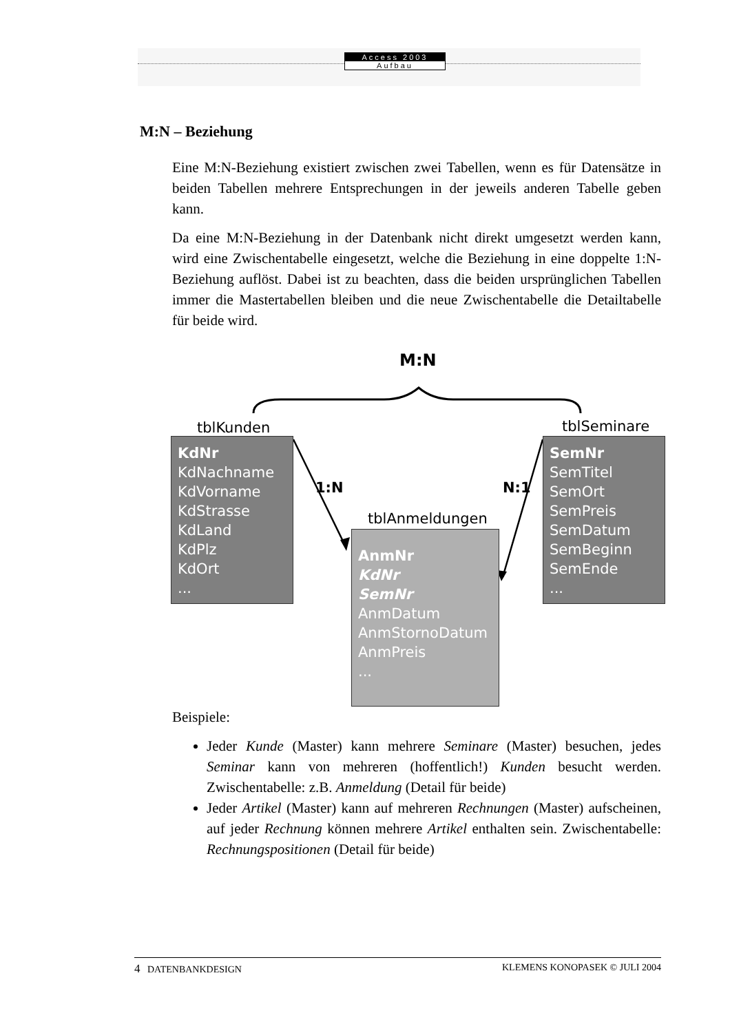Access 2003
Aufbau
M:N – Beziehung
Eine M:N-Beziehung existiert zwischen zwei Tabellen, wenn es für Datensätze in beiden Tabellen mehrere Entsprechungen in der jeweils anderen Tabelle geben kann.
Da eine M:N-Beziehung in der Datenbank nicht direkt umgesetzt werden kann, wird eine Zwischentabelle eingesetzt, welche die Beziehung in eine doppelte 1:N-Beziehung auflöst. Dabei ist zu beachten, dass die beiden ursprünglichen Tabellen immer die Mastertabellen bleiben und die neue Zwischentabelle die Detailtabelle für beide wird.
M:N
tblKunden tblSeminare
tblAnmeldungen
1:N N:1
KdNr
KdNachname
KdVorname
KdStrasse
KdLand
KdPlz
KdOrt
...
SemNr
SemTitel
SemOrt
SemPreis
SemDatum
SemBeginn
SemEnde
...
AnmNr
KdNr
SemNr
AnmDatum
AnmStornoDatum
AnmPreis
...
Beispiele:
Jeder Kunde (Master) kann mehrere Seminare (Master) besuchen, jedes Seminar kann von mehreren (hoffentlich!) Kunden besucht werden. Zwischentabelle: z.B. Anmeldung (Detail für beide)
Jeder Artikel (Master) kann auf mehreren Rechnungen (Master) aufscheinen, auf jeder Rechnung können mehrere Artikel enthalten sein. Zwischentabelle: Rechnungspositionen (Detail für beide)
4 DATENBANKDESIGN KLEMENS KONOPASEK © JULI 2004